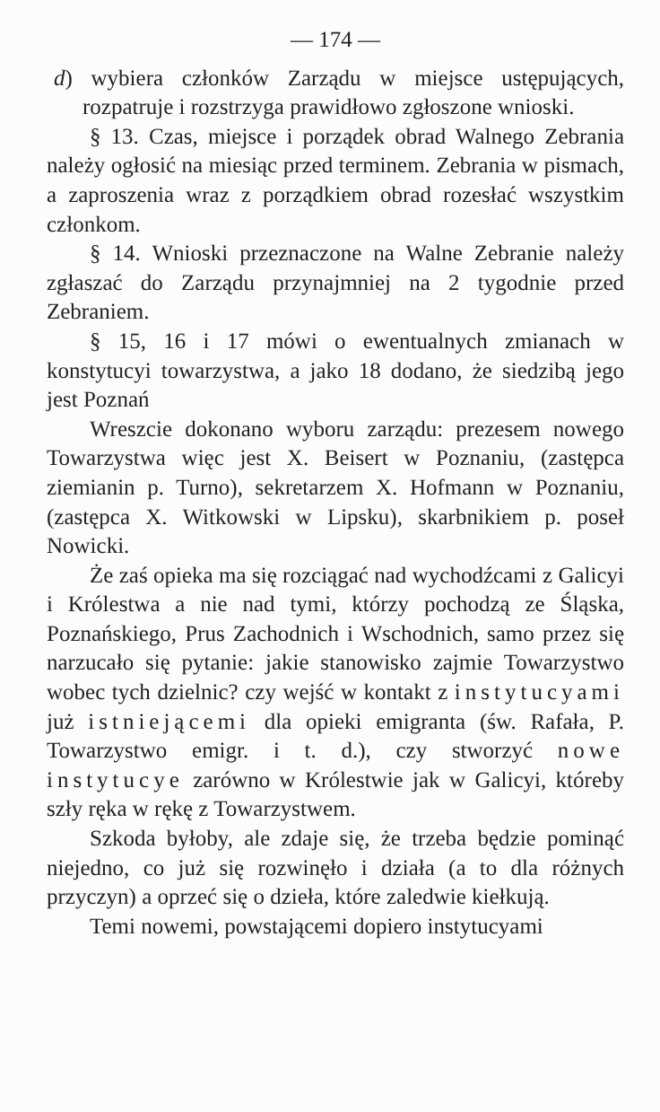— 174 —
d) wybiera członków Zarządu w miejsce ustępujących, rozpatruje i rozstrzyga prawidłowo zgłoszone wnioski.
§ 13. Czas, miejsce i porządek obrad Walnego Zebrania należy ogłosić na miesiąc przed terminem. Zebrania w pismach, a zaproszenia wraz z porządkiem obrad rozesłać wszystkim członkom.
§ 14. Wnioski przeznaczone na Walne Zebranie należy zgłaszać do Zarządu przynajmniej na 2 tygodnie przed Zebraniem.
§ 15, 16 i 17 mówi o ewentualnych zmianach w konstytucyi towarzystwa, a jako 18 dodano, że siedzibą jego jest Poznań
Wreszcie dokonano wyboru zarządu: prezesem nowego Towarzystwa więc jest X. Beisert w Poznaniu, (zastępca ziemianin p. Turno), sekretarzem X. Hofmann w Poznaniu, (zastępca X. Witkowski w Lipsku), skarbnikiem p. poseł Nowicki.
Że zaś opieka ma się rozciągać nad wychodźcami z Galicyi i Królestwa a nie nad tymi, którzy pochodzą ze Śląska, Poznańskiego, Prus Zachodnich i Wschodnich, samo przez się narzucało się pytanie: jakie stanowisko zajmie Towarzystwo wobec tych dzielnic? czy wejść w kontakt z instytucyami już istniejącemi dla opieki emigranta (św. Rafała, P. Towarzystwo emigr. i t. d.), czy stworzyć nowe instytucye zarówno w Królestwie jak w Galicyi, któreby szły ręka w rękę z Towarzystwem.
Szkoda byłoby, ale zdaje się, że trzeba będzie pominąć niejedno, co już się rozwinęło i działa (a to dla różnych przyczyn) a oprzeć się o dzieła, które zaledwie kiełkują.
Temi nowemi, powstającemi dopiero instytucyami